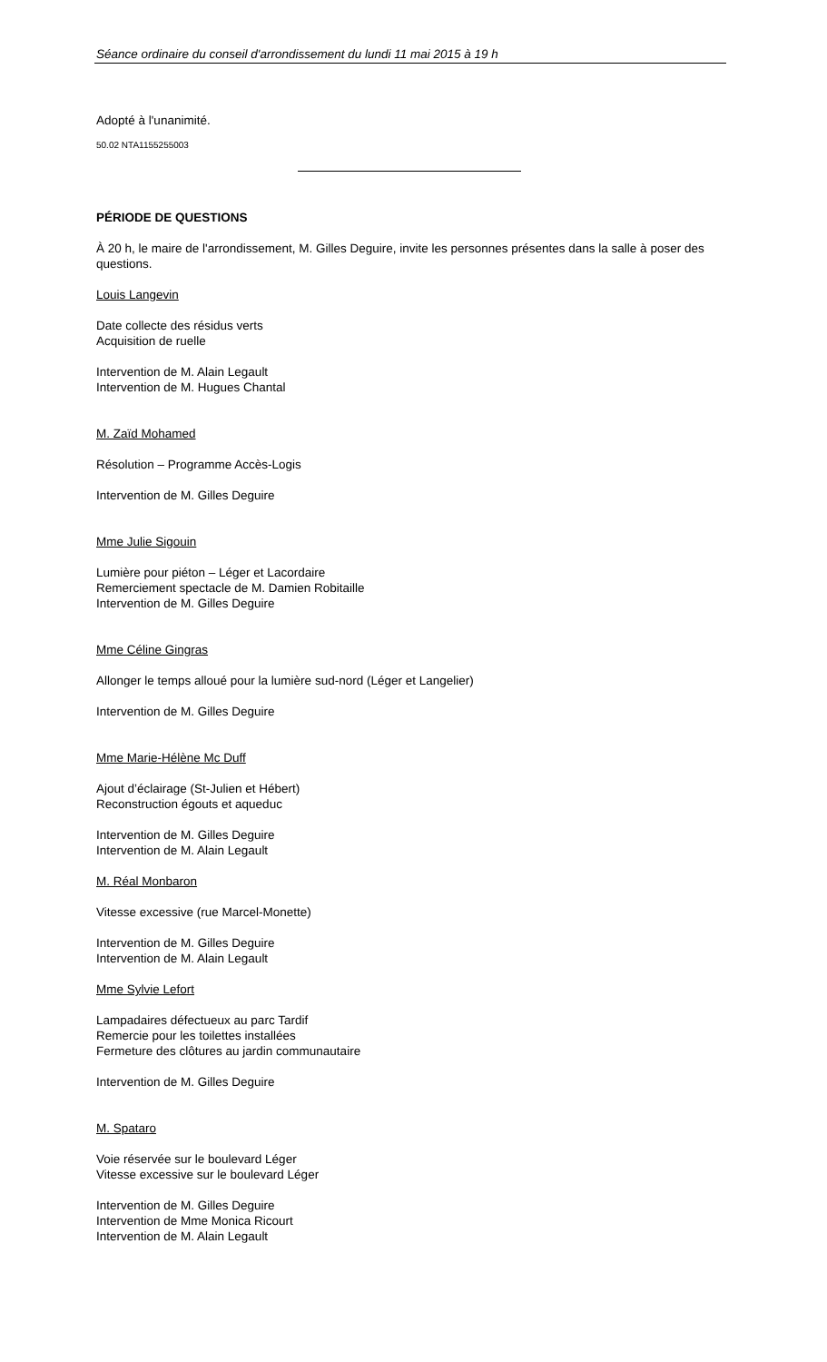Séance ordinaire du conseil d'arrondissement du lundi 11 mai 2015 à 19 h
Adopté à l'unanimité.
50.02 NTA1155255003
PÉRIODE DE QUESTIONS
À 20 h, le maire de l'arrondissement, M. Gilles Deguire, invite les personnes présentes dans la salle à poser des questions.
Louis Langevin
Date collecte des résidus verts
Acquisition de ruelle
Intervention de M. Alain Legault
Intervention de M. Hugues Chantal
M. Zaïd Mohamed
Résolution – Programme Accès-Logis
Intervention de M. Gilles Deguire
Mme Julie Sigouin
Lumière pour piéton – Léger et Lacordaire
Remerciement spectacle de M. Damien Robitaille
Intervention de M. Gilles Deguire
Mme Céline Gingras
Allonger le temps alloué pour la lumière sud-nord (Léger et Langelier)
Intervention de M. Gilles Deguire
Mme Marie-Hélène Mc Duff
Ajout d’éclairage (St-Julien et Hébert)
Reconstruction égouts et aqueduc
Intervention de M. Gilles Deguire
Intervention de M. Alain Legault
M. Réal Monbaron
Vitesse excessive (rue Marcel-Monette)
Intervention de M. Gilles Deguire
Intervention de M. Alain Legault
Mme Sylvie Lefort
Lampadaires défectueux au parc Tardif
Remercie pour les toilettes installées
Fermeture des clôtures au jardin communautaire
Intervention de M. Gilles Deguire
M. Spataro
Voie réservée sur le boulevard Léger
Vitesse excessive sur le boulevard Léger
Intervention de M. Gilles Deguire
Intervention de Mme Monica Ricourt
Intervention de M. Alain Legault